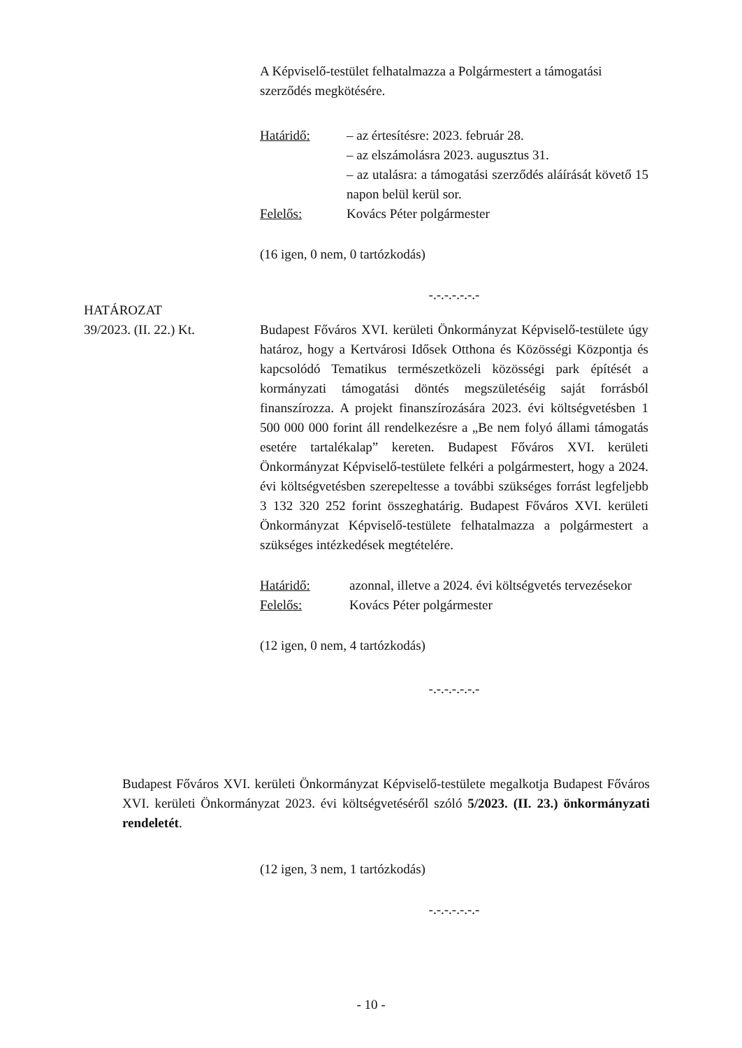A Képviselő-testület felhatalmazza a Polgármestert a támogatási szerződés megkötésére.
Határidő: – az értesítésre: 2023. február 28.
– az elszámolásra 2023. augusztus 31.
– az utalásra: a támogatási szerződés aláírását követő 15 napon belül kerül sor.
Felelős: Kovács Péter polgármester
(16 igen, 0 nem, 0 tartózkodás)
-.-.-.-.-.-.-
HATÁROZAT
39/2023. (II. 22.) Kt.
Budapest Főváros XVI. kerületi Önkormányzat Képviselő-testülete úgy határoz, hogy a Kertvárosi Idősek Otthona és Közösségi Központja és kapcsolódó Tematikus természetközeli közösségi park építését a kormányzati támogatási döntés megszületéséig saját forrásból finanszírozza. A projekt finanszírozására 2023. évi költségvetésben 1 500 000 000 forint áll rendelkezésre a „Be nem folyó állami támogatás esetére tartalékalap” kereten. Budapest Főváros XVI. kerületi Önkormányzat Képviselő-testülete felkéri a polgármestert, hogy a 2024. évi költségvetésben szerepeltesse a további szükséges forrást legfeljebb 3 132 320 252 forint összeghatárig. Budapest Főváros XVI. kerületi Önkormányzat Képviselő-testülete felhatalmazza a polgármestert a szükséges intézkedések megtételére.
Határidő: azonnal, illetve a 2024. évi költségvetés tervezésekor
Felelős: Kovács Péter polgármester
(12 igen, 0 nem, 4 tartózkodás)
-.-.-.-.-.-.-
Budapest Főváros XVI. kerületi Önkormányzat Képviselő-testülete megalkotja Budapest Főváros XVI. kerületi Önkormányzat 2023. évi költségvetéséről szóló 5/2023. (II. 23.) önkormányzati rendeletét.
(12 igen, 3 nem, 1 tartózkodás)
-.-.-.-.-.-.-
- 10 -